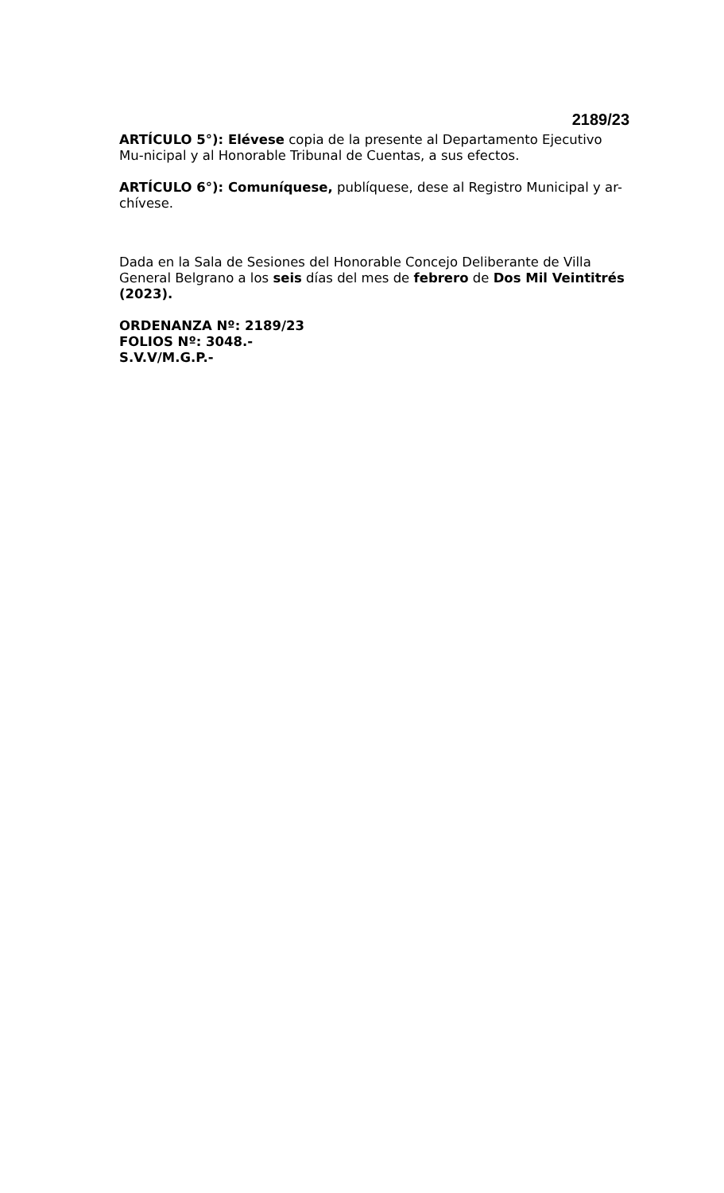2189/23
ARTÍCULO 5°): Elévese copia de la presente al Departamento Ejecutivo Mu-nicipal y al Honorable Tribunal de Cuentas, a sus efectos.
ARTÍCULO 6°): Comuníquese, publíquese, dese al Registro Municipal y ar-chívese.
Dada en la Sala de Sesiones del Honorable Concejo Deliberante de Villa General Belgrano a los seis días del mes de febrero de Dos Mil Veintitrés (2023).
ORDENANZA Nº: 2189/23
FOLIOS Nº: 3048.-
S.V.V/M.G.P.-